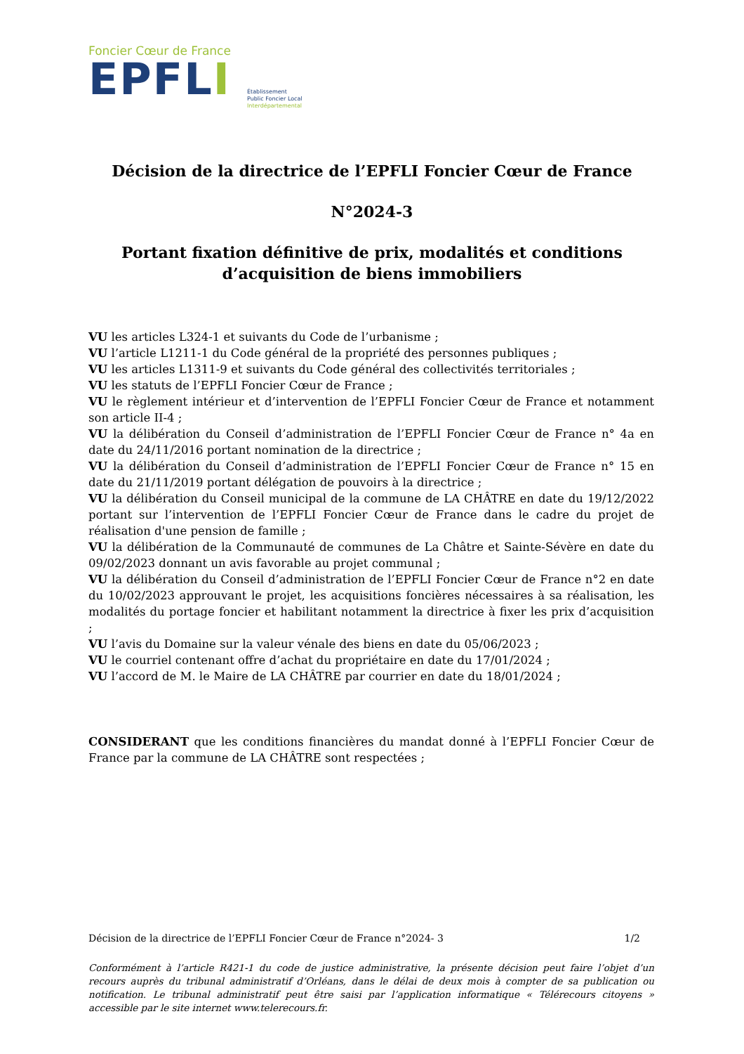Foncier Cœur de France
EPFLI
Établissement
Public Foncier Local
Interdépartemental
Décision de la directrice de l’EPFLI Foncier Cœur de France
N°2024-3
Portant fixation définitive de prix, modalités et conditions
d’acquisition de biens immobiliers
VU les articles L324-1 et suivants du Code de l’urbanisme ;
VU l’article L1211-1 du Code général de la propriété des personnes publiques ;
VU les articles L1311-9 et suivants du Code général des collectivités territoriales ;
VU les statuts de l’EPFLI Foncier Cœur de France ;
VU le règlement intérieur et d’intervention de l’EPFLI Foncier Cœur de France et notamment son article II-4 ;
VU la délibération du Conseil d’administration de l’EPFLI Foncier Cœur de France n° 4a en date du 24/11/2016 portant nomination de la directrice ;
VU la délibération du Conseil d’administration de l’EPFLI Foncier Cœur de France n° 15 en date du 21/11/2019 portant délégation de pouvoirs à la directrice ;
VU la délibération du Conseil municipal de la commune de LA CHÂTRE en date du 19/12/2022 portant sur l’intervention de l’EPFLI Foncier Cœur de France dans le cadre du projet de réalisation d'une pension de famille ;
VU la délibération de la Communauté de communes de La Châtre et Sainte-Sévère en date du 09/02/2023 donnant un avis favorable au projet communal ;
VU la délibération du Conseil d’administration de l’EPFLI Foncier Cœur de France n°2 en date du 10/02/2023 approuvant le projet, les acquisitions foncières nécessaires à sa réalisation, les modalités du portage foncier et habilitant notamment la directrice à fixer les prix d’acquisition ;
VU l’avis du Domaine sur la valeur vénale des biens en date du 05/06/2023 ;
VU le courriel contenant offre d’achat du propriétaire en date du 17/01/2024 ;
VU l’accord de M. le Maire de LA CHÂTRE par courrier en date du 18/01/2024 ;
CONSIDERANT que les conditions financières du mandat donné à l’EPFLI Foncier Cœur de France par la commune de LA CHÂTRE sont respectées ;
Décision de la directrice de l’EPFLI Foncier Cœur de France n°2024- 3 1/2
Conformément à l’article R421-1 du code de justice administrative, la présente décision peut faire l’objet d’un recours auprès du tribunal administratif d’Orléans, dans le délai de deux mois à compter de sa publication ou notification. Le tribunal administratif peut être saisi par l’application informatique « Télérecours citoyens » accessible par le site internet www.telerecours.fr.